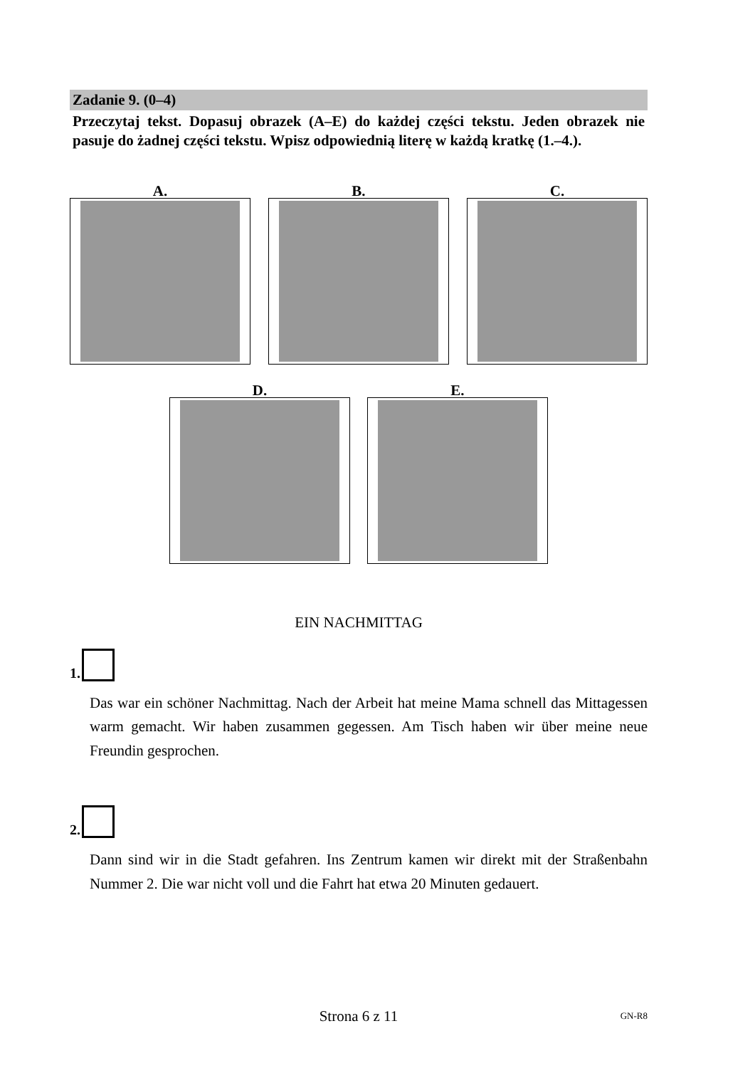Zadanie 9. (0–4)
Przeczytaj tekst. Dopasuj obrazek (A–E) do każdej części tekstu. Jeden obrazek nie pasuje do żadnej części tekstu. Wpisz odpowiednią literę w każdą kratkę (1.–4.).
A. B. C.
D. E.
EIN NACHMITTAG
1.
Das war ein schöner Nachmittag. Nach der Arbeit hat meine Mama schnell das Mittagessen warm gemacht. Wir haben zusammen gegessen. Am Tisch haben wir über meine neue Freundin gesprochen.
2.
Dann sind wir in die Stadt gefahren. Ins Zentrum kamen wir direkt mit der Straßenbahn Nummer 2. Die war nicht voll und die Fahrt hat etwa 20 Minuten gedauert.
Strona 6 z 11 GN-R8